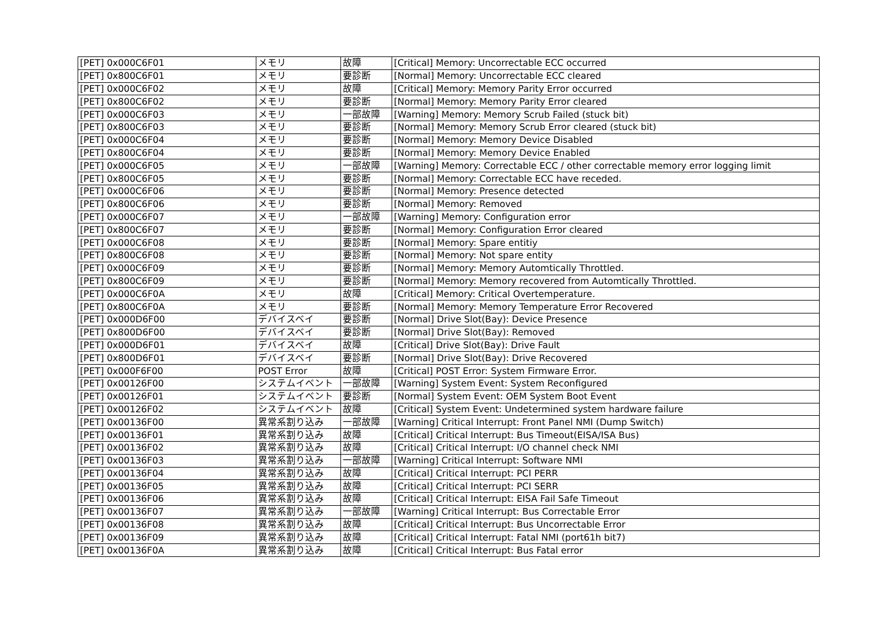| [PET] 0x000C6F01 | メモリ | 故障 | [Critical] Memory: Uncorrectable ECC occurred |
| [PET] 0x800C6F01 | メモリ | 要診断 | [Normal] Memory: Uncorrectable ECC cleared |
| [PET] 0x000C6F02 | メモリ | 故障 | [Critical] Memory: Memory Parity Error occurred |
| [PET] 0x800C6F02 | メモリ | 要診断 | [Normal] Memory: Memory Parity Error cleared |
| [PET] 0x000C6F03 | メモリ | 一部故障 | [Warning] Memory: Memory Scrub Failed (stuck bit) |
| [PET] 0x800C6F03 | メモリ | 要診断 | [Normal] Memory: Memory Scrub Error cleared (stuck bit) |
| [PET] 0x000C6F04 | メモリ | 要診断 | [Normal] Memory: Memory Device Disabled |
| [PET] 0x800C6F04 | メモリ | 要診断 | [Normal] Memory: Memory Device Enabled |
| [PET] 0x000C6F05 | メモリ | 一部故障 | [Warning] Memory: Correctable ECC / other correctable memory error logging limit |
| [PET] 0x800C6F05 | メモリ | 要診断 | [Normal] Memory: Correctable ECC have receded. |
| [PET] 0x000C6F06 | メモリ | 要診断 | [Normal] Memory: Presence detected |
| [PET] 0x800C6F06 | メモリ | 要診断 | [Normal] Memory: Removed |
| [PET] 0x000C6F07 | メモリ | 一部故障 | [Warning] Memory: Configuration error |
| [PET] 0x800C6F07 | メモリ | 要診断 | [Normal] Memory: Configuration Error cleared |
| [PET] 0x000C6F08 | メモリ | 要診断 | [Normal] Memory: Spare entitiy |
| [PET] 0x800C6F08 | メモリ | 要診断 | [Normal] Memory: Not spare entity |
| [PET] 0x000C6F09 | メモリ | 要診断 | [Normal] Memory: Memory Automtically Throttled. |
| [PET] 0x800C6F09 | メモリ | 要診断 | [Normal] Memory: Memory recovered from Automtically Throttled. |
| [PET] 0x000C6F0A | メモリ | 故障 | [Critical] Memory: Critical Overtemperature. |
| [PET] 0x800C6F0A | メモリ | 要診断 | [Normal] Memory: Memory Temperature Error Recovered |
| [PET] 0x000D6F00 | デバイスベイ | 要診断 | [Normal] Drive Slot(Bay): Device Presence |
| [PET] 0x800D6F00 | デバイスベイ | 要診断 | [Normal] Drive Slot(Bay): Removed |
| [PET] 0x000D6F01 | デバイスベイ | 故障 | [Critical] Drive Slot(Bay): Drive Fault |
| [PET] 0x800D6F01 | デバイスベイ | 要診断 | [Normal] Drive Slot(Bay): Drive Recovered |
| [PET] 0x000F6F00 | POST Error | 故障 | [Critical] POST Error: System Firmware Error. |
| [PET] 0x00126F00 | システムイベント | 一部故障 | [Warning] System Event: System Reconfigured |
| [PET] 0x00126F01 | システムイベント | 要診断 | [Normal] System Event: OEM System Boot Event |
| [PET] 0x00126F02 | システムイベント | 故障 | [Critical] System Event: Undetermined system hardware failure |
| [PET] 0x00136F00 | 異常系割り込み | 一部故障 | [Warning] Critical Interrupt: Front Panel NMI (Dump Switch) |
| [PET] 0x00136F01 | 異常系割り込み | 故障 | [Critical] Critical Interrupt: Bus Timeout(EISA/ISA Bus) |
| [PET] 0x00136F02 | 異常系割り込み | 故障 | [Critical] Critical Interrupt: I/O channel check NMI |
| [PET] 0x00136F03 | 異常系割り込み | 一部故障 | [Warning] Critical Interrupt: Software NMI |
| [PET] 0x00136F04 | 異常系割り込み | 故障 | [Critical] Critical Interrupt: PCI PERR |
| [PET] 0x00136F05 | 異常系割り込み | 故障 | [Critical] Critical Interrupt: PCI SERR |
| [PET] 0x00136F06 | 異常系割り込み | 故障 | [Critical] Critical Interrupt: EISA Fail Safe Timeout |
| [PET] 0x00136F07 | 異常系割り込み | 一部故障 | [Warning] Critical Interrupt: Bus Correctable Error |
| [PET] 0x00136F08 | 異常系割り込み | 故障 | [Critical] Critical Interrupt: Bus Uncorrectable Error |
| [PET] 0x00136F09 | 異常系割り込み | 故障 | [Critical] Critical Interrupt: Fatal NMI (port61h bit7) |
| [PET] 0x00136F0A | 異常系割り込み | 故障 | [Critical] Critical Interrupt: Bus Fatal error |